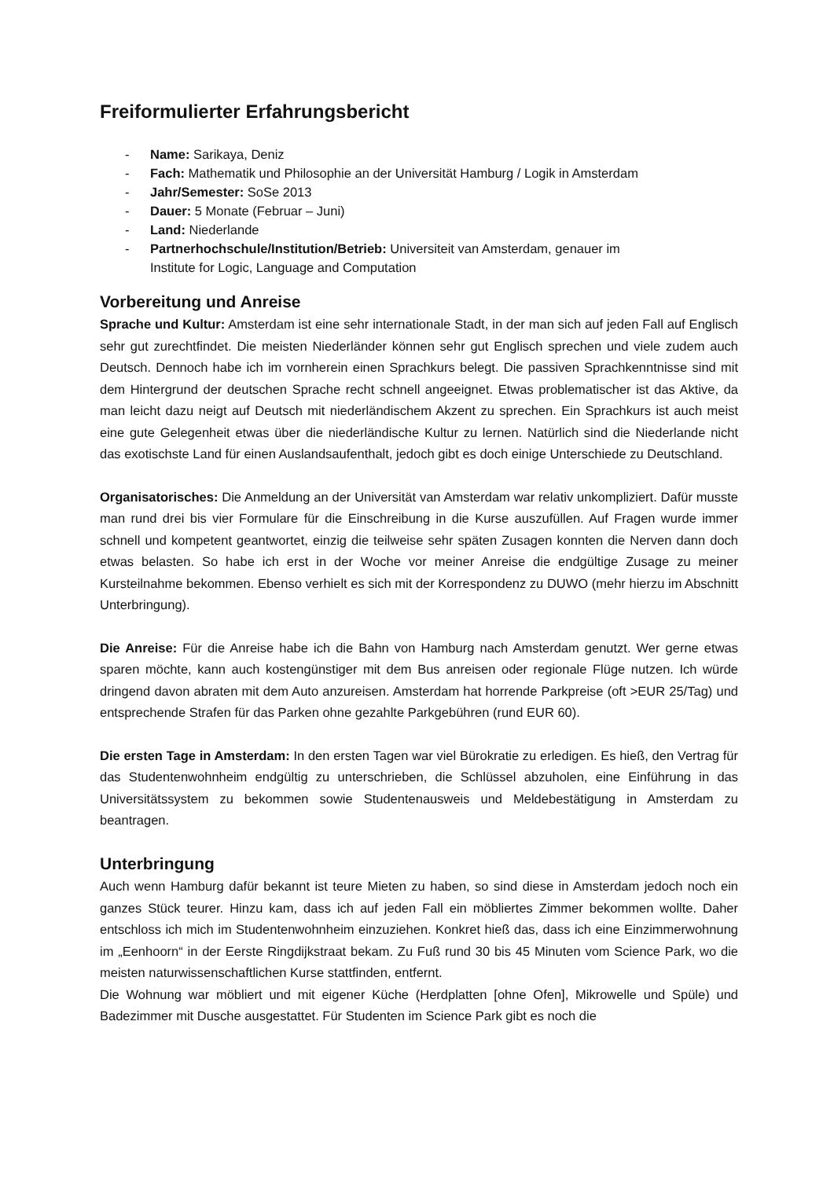Freiformulierter Erfahrungsbericht
- Name: Sarikaya, Deniz
- Fach: Mathematik und Philosophie an der Universität Hamburg / Logik in Amsterdam
- Jahr/Semester: SoSe 2013
- Dauer: 5 Monate (Februar – Juni)
- Land: Niederlande
- Partnerhochschule/Institution/Betrieb: Universiteit van Amsterdam, genauer im
Institute for Logic, Language and Computation
Vorbereitung und Anreise
Sprache und Kultur: Amsterdam ist eine sehr internationale Stadt, in der man sich auf jeden Fall auf Englisch sehr gut zurechtfindet. Die meisten Niederländer können sehr gut Englisch sprechen und viele zudem auch Deutsch. Dennoch habe ich im vornherein einen Sprachkurs belegt. Die passiven Sprachkenntnisse sind mit dem Hintergrund der deutschen Sprache recht schnell angeeignet. Etwas problematischer ist das Aktive, da man leicht dazu neigt auf Deutsch mit niederländischem Akzent zu sprechen. Ein Sprachkurs ist auch meist eine gute Gelegenheit etwas über die niederländische Kultur zu lernen. Natürlich sind die Niederlande nicht das exotischste Land für einen Auslandsaufenthalt, jedoch gibt es doch einige Unterschiede zu Deutschland.
Organisatorisches: Die Anmeldung an der Universität van Amsterdam war relativ unkompliziert. Dafür musste man rund drei bis vier Formulare für die Einschreibung in die Kurse auszufüllen. Auf Fragen wurde immer schnell und kompetent geantwortet, einzig die teilweise sehr späten Zusagen konnten die Nerven dann doch etwas belasten. So habe ich erst in der Woche vor meiner Anreise die endgültige Zusage zu meiner Kursteilnahme bekommen. Ebenso verhielt es sich mit der Korrespondenz zu DUWO (mehr hierzu im Abschnitt Unterbringung).
Die Anreise: Für die Anreise habe ich die Bahn von Hamburg nach Amsterdam genutzt. Wer gerne etwas sparen möchte, kann auch kostengünstiger mit dem Bus anreisen oder regionale Flüge nutzen. Ich würde dringend davon abraten mit dem Auto anzureisen. Amsterdam hat horrende Parkpreise (oft >EUR 25/Tag) und entsprechende Strafen für das Parken ohne gezahlte Parkgebühren (rund EUR 60).
Die ersten Tage in Amsterdam: In den ersten Tagen war viel Bürokratie zu erledigen. Es hieß, den Vertrag für das Studentenwohnheim endgültig zu unterschrieben, die Schlüssel abzuholen, eine Einführung in das Universitätssystem zu bekommen sowie Studentenausweis und Meldebestätigung in Amsterdam zu beantragen.
Unterbringung
Auch wenn Hamburg dafür bekannt ist teure Mieten zu haben, so sind diese in Amsterdam jedoch noch ein ganzes Stück teurer. Hinzu kam, dass ich auf jeden Fall ein möbliertes Zimmer bekommen wollte. Daher entschloss ich mich im Studentenwohnheim einzuziehen. Konkret hieß das, dass ich eine Einzimmerwohnung im „Eenhoorn“ in der Eerste Ringdijkstraat bekam. Zu Fuß rund 30 bis 45 Minuten vom Science Park, wo die meisten naturwissenschaftlichen Kurse stattfinden, entfernt.
Die Wohnung war möbliert und mit eigener Küche (Herdplatten [ohne Ofen], Mikrowelle und Spüle) und Badezimmer mit Dusche ausgestattet. Für Studenten im Science Park gibt es noch die